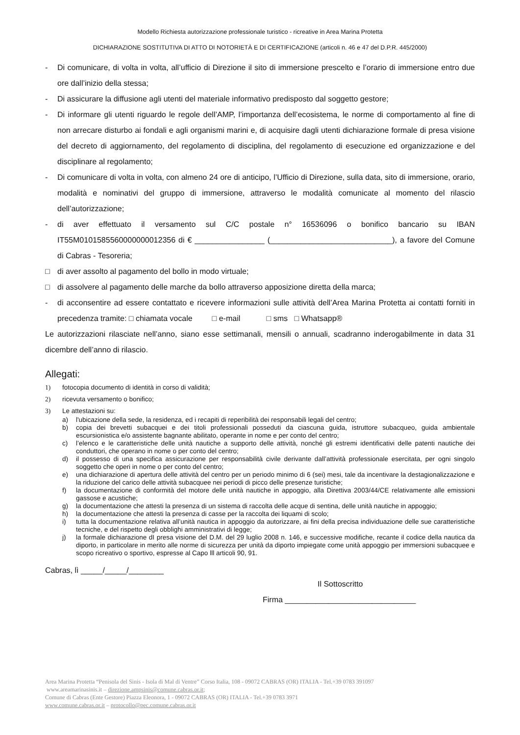Modello Richiesta autorizzazione professionale turistico - ricreative in Area Marina Protetta
DICHIARAZIONE SOSTITUTIVA DI ATTO DI NOTORIETÀ E DI CERTIFICAZIONE (articoli n. 46 e 47 del D.P.R. 445/2000)
- Di comunicare, di volta in volta, all’ufficio di Direzione il sito di immersione prescelto e l’orario di immersione entro due ore dall’inizio della stessa;
- Di assicurare la diffusione agli utenti del materiale informativo predisposto dal soggetto gestore;
- Di informare gli utenti riguardo le regole dell’AMP, l’importanza dell’ecosistema, le norme di comportamento al fine di non arrecare disturbo ai fondali e agli organismi marini e, di acquisire dagli utenti dichiarazione formale di presa visione del decreto di aggiornamento, del regolamento di disciplina, del regolamento di esecuzione ed organizzazione e del disciplinare al regolamento;
- Di comunicare di volta in volta, con almeno 24 ore di anticipo, l’Ufficio di Direzione, sulla data, sito di immersione, orario, modalità e nominativi del gruppo di immersione, attraverso le modalità comunicate al momento del rilascio dell’autorizzazione;
- di aver effettuato il versamento sul C/C postale n° 16536096 o bonifico bancario su IBAN IT55M0101585560000000012356 di € ________________ (____________________________), a favore del Comune di Cabras - Tesoreria;
□ di aver assolto al pagamento del bollo in modo virtuale;
□ di assolvere al pagamento delle marche da bollo attraverso apposizione diretta della marca;
- di acconsentire ad essere contattato e ricevere informazioni sulle attività dell’Area Marina Protetta ai contatti forniti in precedenza tramite: □ chiamata vocale □ e-mail □ sms □ Whatsapp®
Le autorizzazioni rilasciate nell’anno, siano esse settimanali, mensili o annuali, scadranno inderogabilmente in data 31 dicembre dell’anno di rilascio.
Allegati:
1) fotocopia documento di identità in corso di validità;
2) ricevuta versamento o bonifico;
3) Le attestazioni su:
a) l'ubicazione della sede, la residenza, ed i recapiti di reperibilità dei responsabili legali del centro;
b) copia dei brevetti subacquei e dei titoli professionali posseduti da ciascuna guida, istruttore subacqueo, guida ambientale escursionistica e/o assistente bagnante abilitato, operante in nome e per conto del centro;
c) l’elenco e le caratteristiche delle unità nautiche a supporto delle attività, nonché gli estremi identificativi delle patenti nautiche dei conduttori, che operano in nome o per conto del centro;
d) il possesso di una specifica assicurazione per responsabilità civile derivante dall’attività professionale esercitata, per ogni singolo soggetto che operi in nome o per conto del centro;
e) una dichiarazione di apertura delle attività del centro per un periodo minimo di 6 (sei) mesi, tale da incentivare la destagionalizzazione e la riduzione del carico delle attività subacquee nei periodi di picco delle presenze turistiche;
f) la documentazione di conformità del motore delle unità nautiche in appoggio, alla Direttiva 2003/44/CE relativamente alle emissioni gassose e acustiche;
g) la documentazione che attesti la presenza di un sistema di raccolta delle acque di sentina, delle unità nautiche in appoggio;
h) la documentazione che attesti la presenza di casse per la raccolta dei liquami di scolo;
i) tutta la documentazione relativa all’unità nautica in appoggio da autorizzare, ai fini della precisa individuazione delle sue caratteristiche tecniche, e del rispetto degli obblighi amministrativi di legge;
j) la formale dichiarazione dI presa visione del D.M. del 29 luglio 2008 n. 146, e successive modifiche, recante il codice della nautica da diporto, in particolare in merito alle norme di sicurezza per unità da diporto impiegate come unità appoggio per immersioni subacquee e scopo ricreativo o sportivo, espresse al Capo lll articoli 90, 91.
Cabras, lì _____/_____/________
Il Sottoscritto
Firma ______________________________
Area Marina Protetta “Penisola del Sinis - Isola di Mal di Ventre” Corso Italia, 108 - 09072 CABRAS (OR) ITALIA - Tel.+39 0783 391097
www.areamarinasinis.it – direzione.ampsinis@comune.cabras.or.it;
Comune di Cabras (Ente Gestore) Piazza Eleonora, 1 - 09072 CABRAS (OR) ITALIA - Tel.+39 0783 3971
www.comune.cabras.or.it – protocollo@pec.comune.cabras.or.it